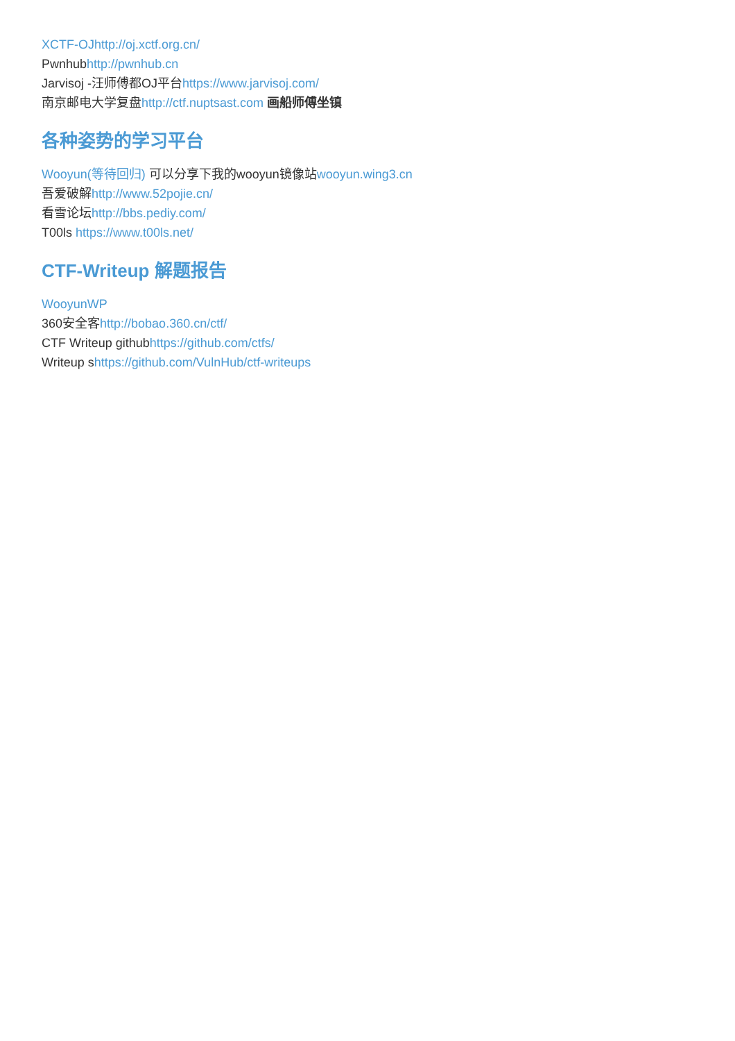XCTF-OJhttp://oj.xctf.org.cn/
Pwnhubhttp://pwnhub.cn
Jarvisoj -汪师傅都OJ平台https://www.jarvisoj.com/
南京邮电大学复盘http://ctf.nuptsast.com 画船师傅坐镇
各种姿势的学习平台
Wooyun(等待回归) 可以分享下我的wooyun镜像站wooyun.wing3.cn
吾爱破解http://www.52pojie.cn/
看雪论坛http://bbs.pediy.com/
T00ls https://www.t00ls.net/
CTF-Writeup 解题报告
WooyunWP
360安全客http://bobao.360.cn/ctf/
CTF Writeup githubhttps://github.com/ctfs/
Writeup shttps://github.com/VulnHub/ctf-writeups